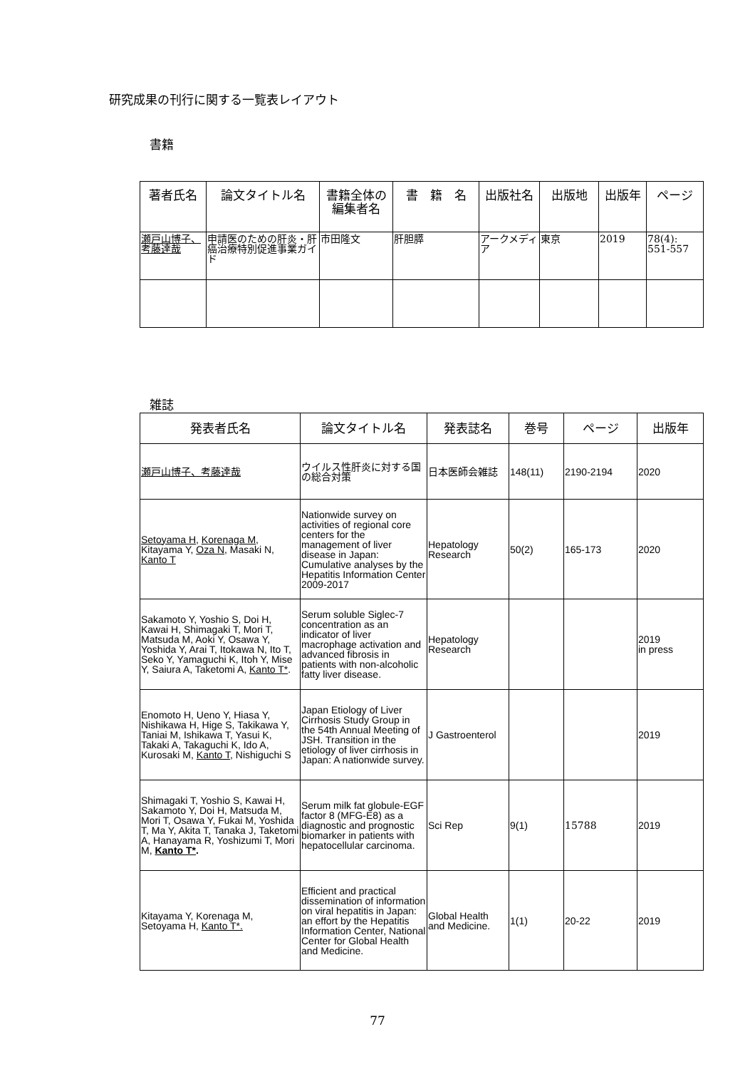研究成果の刊行に関する一覧表レイアウト
書籍
| 著者氏名 | 論文タイトル名 | 書籍全体の編集者名 | 書 籍 名 | 出版社名 | 出版地 | 出版年 | ページ |
| --- | --- | --- | --- | --- | --- | --- | --- |
| 瀬戸山博子、考藤達哉 | 申請医のための肝炎・肝癌治療特別促進事業ガイド | 市田隆文 | 肝胆膵 | アークメディア | 東京 | 2019 | 78(4): 551-557 |
雑誌
| 発表者氏名 | 論文タイトル名 | 発表誌名 | 巻号 | ページ | 出版年 |
| --- | --- | --- | --- | --- | --- |
| 瀬戸山博子、考藤達哉 | ウイルス性肝炎に対する国の総合対策 | 日本医師会雑誌 | 148(11) | 2190-2194 | 2020 |
| Setoyama H , Korenaga M , Kitayama Y, Oza N , Masaki N, Kanto T | Nationwide survey on activities of regional core centers for the management of liver disease in Japan: Cumulative analyses by the Hepatitis Information Center 2009-2017 | Hepatology Research | 50(2) | 165-173 | 2020 |
| Sakamoto Y, Yoshio S, Doi H, Kawai H, Shimagaki T, Mori T, Matsuda M, Aoki Y, Osawa Y, Yoshida Y, Arai T, Itokawa N, Ito T, Seko Y, Yamaguchi K, Itoh Y, Mise Y, Saiura A, Taketomi A, Kanto T* . | Serum soluble Siglec-7 concentration as an indicator of liver macrophage activation and advanced fibrosis in patients with non-alcoholic fatty liver disease. | Hepatology Research | | | 2019 in press |
| Enomoto H, Ueno Y, Hiasa Y, Nishikawa H, Hige S, Takikawa Y, Taniai M, Ishikawa T, Yasui K, Takaki A, Takaguchi K, Ido A, Kurosaki M, Kanto T , Nishiguchi S | Japan Etiology of Liver Cirrhosis Study Group in the 54th Annual Meeting of JSH. Transition in the etiology of liver cirrhosis in Japan: A nationwide survey. | J Gastroenterol | | | 2019 |
| Shimagaki T, Yoshio S, Kawai H, Sakamoto Y, Doi H, Matsuda M, Mori T, Osawa Y, Fukai M, Yoshida T, Ma Y, Akita T, Tanaka J, Taketomi A, Hanayama R, Yoshizumi T, Mori M, Kanto T* . | Serum milk fat globule-EGF factor 8 (MFG-E8) as a diagnostic and prognostic biomarker in patients with hepatocellular carcinoma. | Sci Rep | 9(1) | 15788 | 2019 |
| Kitayama Y, Korenaga M, Setoyama H, Kanto T*. | Efficient and practical dissemination of information on viral hepatitis in Japan: an effort by the Hepatitis Information Center, National Center for Global Health and Medicine. | Global Health and Medicine. | 1(1) | 20-22 | 2019 |
77